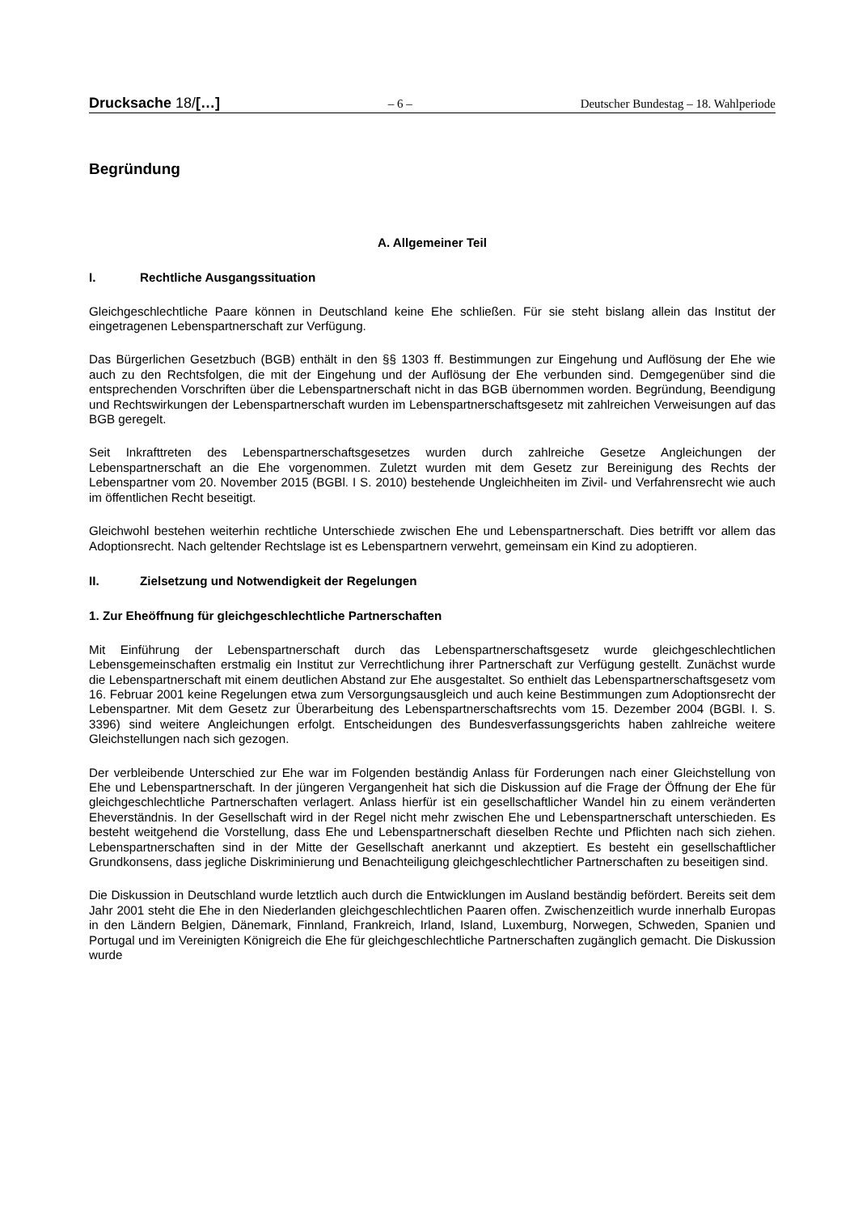Drucksache 18/[…]
– 6 – Deutscher Bundestag – 18. Wahlperiode
Begründung
A. Allgemeiner Teil
I. Rechtliche Ausgangssituation
Gleichgeschlechtliche Paare können in Deutschland keine Ehe schließen. Für sie steht bislang allein das Institut der eingetragenen Lebenspartnerschaft zur Verfügung.
Das Bürgerlichen Gesetzbuch (BGB) enthält in den §§ 1303 ff. Bestimmungen zur Eingehung und Auflösung der Ehe wie auch zu den Rechtsfolgen, die mit der Eingehung und der Auflösung der Ehe verbunden sind. Demgegenüber sind die entsprechenden Vorschriften über die Lebenspartnerschaft nicht in das BGB übernommen worden. Begründung, Beendigung und Rechtswirkungen der Lebenspartnerschaft wurden im Lebenspartnerschaftsgesetz mit zahlreichen Verweisungen auf das BGB geregelt.
Seit Inkrafttreten des Lebenspartnerschaftsgesetzes wurden durch zahlreiche Gesetze Angleichungen der Lebenspartnerschaft an die Ehe vorgenommen. Zuletzt wurden mit dem Gesetz zur Bereinigung des Rechts der Lebenspartner vom 20. November 2015 (BGBl. I S. 2010) bestehende Ungleichheiten im Zivil- und Verfahrensrecht wie auch im öffentlichen Recht beseitigt.
Gleichwohl bestehen weiterhin rechtliche Unterschiede zwischen Ehe und Lebenspartnerschaft. Dies betrifft vor allem das Adoptionsrecht. Nach geltender Rechtslage ist es Lebenspartnern verwehrt, gemeinsam ein Kind zu adoptieren.
II. Zielsetzung und Notwendigkeit der Regelungen
1. Zur Eheöffnung für gleichgeschlechtliche Partnerschaften
Mit Einführung der Lebenspartnerschaft durch das Lebenspartnerschaftsgesetz wurde gleichgeschlechtlichen Lebensgemeinschaften erstmalig ein Institut zur Verrechtlichung ihrer Partnerschaft zur Verfügung gestellt. Zunächst wurde die Lebenspartnerschaft mit einem deutlichen Abstand zur Ehe ausgestaltet. So enthielt das Lebenspartnerschaftsgesetz vom 16. Februar 2001 keine Regelungen etwa zum Versorgungsausgleich und auch keine Bestimmungen zum Adoptionsrecht der Lebenspartner. Mit dem Gesetz zur Überarbeitung des Lebenspartnerschaftsrechts vom 15. Dezember 2004 (BGBl. I. S. 3396) sind weitere Angleichungen erfolgt. Entscheidungen des Bundesverfassungsgerichts haben zahlreiche weitere Gleichstellungen nach sich gezogen.
Der verbleibende Unterschied zur Ehe war im Folgenden beständig Anlass für Forderungen nach einer Gleichstellung von Ehe und Lebenspartnerschaft. In der jüngeren Vergangenheit hat sich die Diskussion auf die Frage der Öffnung der Ehe für gleichgeschlechtliche Partnerschaften verlagert. Anlass hierfür ist ein gesellschaftlicher Wandel hin zu einem veränderten Eheverständnis. In der Gesellschaft wird in der Regel nicht mehr zwischen Ehe und Lebenspartnerschaft unterschieden. Es besteht weitgehend die Vorstellung, dass Ehe und Lebenspartnerschaft dieselben Rechte und Pflichten nach sich ziehen. Lebenspartnerschaften sind in der Mitte der Gesellschaft anerkannt und akzeptiert. Es besteht ein gesellschaftlicher Grundkonsens, dass jegliche Diskriminierung und Benachteiligung gleichgeschlechtlicher Partnerschaften zu beseitigen sind.
Die Diskussion in Deutschland wurde letztlich auch durch die Entwicklungen im Ausland beständig befördert. Bereits seit dem Jahr 2001 steht die Ehe in den Niederlanden gleichgeschlechtlichen Paaren offen. Zwischenzeitlich wurde innerhalb Europas in den Ländern Belgien, Dänemark, Finnland, Frankreich, Irland, Island, Luxemburg, Norwegen, Schweden, Spanien und Portugal und im Vereinigten Königreich die Ehe für gleichgeschlechtliche Partnerschaften zugänglich gemacht. Die Diskussion wurde